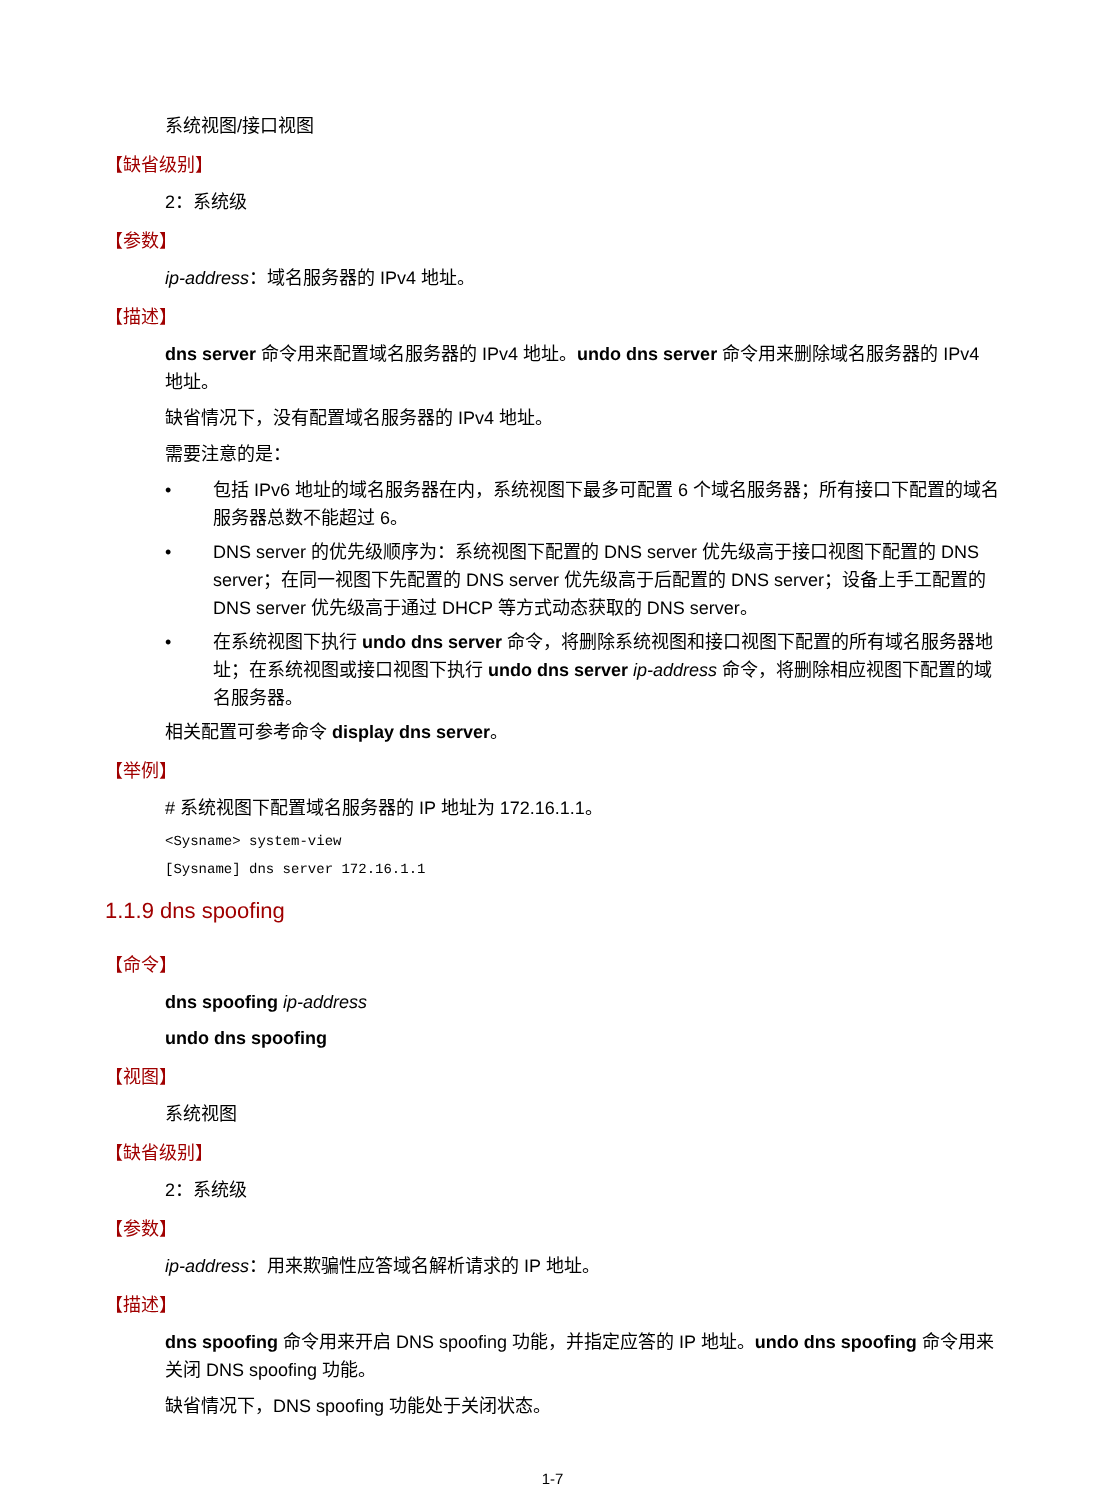系统视图/接口视图
【缺省级别】
2：系统级
【参数】
ip-address：域名服务器的 IPv4 地址。
【描述】
dns server 命令用来配置域名服务器的 IPv4 地址。undo dns server 命令用来删除域名服务器的 IPv4 地址。
缺省情况下，没有配置域名服务器的 IPv4 地址。
需要注意的是：
• 包括 IPv6 地址的域名服务器在内，系统视图下最多可配置 6 个域名服务器；所有接口下配置的域名服务器总数不能超过 6。
• DNS server 的优先级顺序为：系统视图下配置的 DNS server 优先级高于接口视图下配置的 DNS server；在同一视图下先配置的 DNS server 优先级高于后配置的 DNS server；设备上手工配置的 DNS server 优先级高于通过 DHCP 等方式动态获取的 DNS server。
• 在系统视图下执行 undo dns server 命令，将删除系统视图和接口视图下配置的所有域名服务器地址；在系统视图或接口视图下执行 undo dns server ip-address 命令，将删除相应视图下配置的域名服务器。
相关配置可参考命令 display dns server。
【举例】
# 系统视图下配置域名服务器的 IP 地址为 172.16.1.1。
<Sysname> system-view
[Sysname] dns server 172.16.1.1
1.1.9 dns spoofing
【命令】
dns spoofing ip-address
undo dns spoofing
【视图】
系统视图
【缺省级别】
2：系统级
【参数】
ip-address：用来欺骗性应答域名解析请求的 IP 地址。
【描述】
dns spoofing 命令用来开启 DNS spoofing 功能，并指定应答的 IP 地址。undo dns spoofing 命令用来关闭 DNS spoofing 功能。
缺省情况下，DNS spoofing 功能处于关闭状态。
1-7